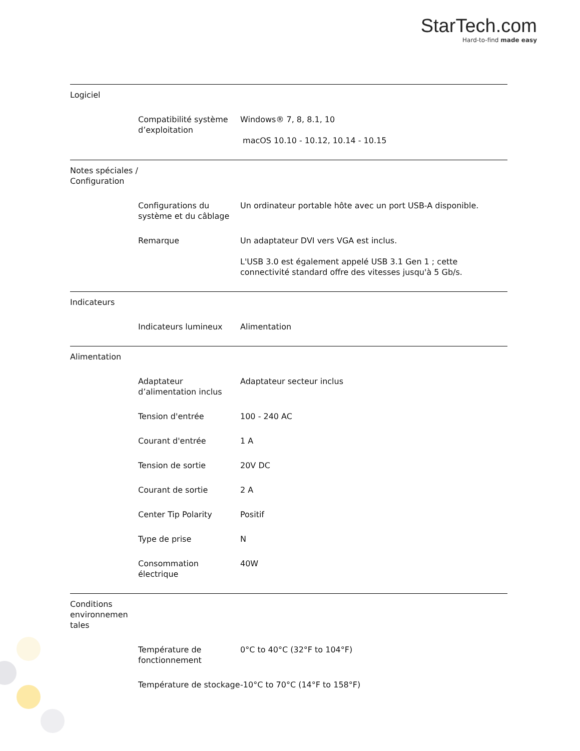StarTech.com
Hard-to-find made easy
| Logiciel | | |
| | Compatibilité système d’exploitation | Windows® 7, 8, 8.1, 10 macOS 10.10 - 10.12, 10.14 - 10.15 |
| Notes spéciales / Configuration | | |
| | Configurations du système et du câblage | Un ordinateur portable hôte avec un port USB-A disponible. |
| | Remarque | Un adaptateur DVI vers VGA est inclus. L'USB 3.0 est également appelé USB 3.1 Gen 1 ; cette connectivité standard offre des vitesses jusqu'à 5 Gb/s. |
| Indicateurs | | |
| | Indicateurs lumineux | Alimentation |
| Alimentation | | |
| | Adaptateur d’alimentation inclus | Adaptateur secteur inclus |
| | Tension d'entrée | 100 - 240 AC |
| | Courant d'entrée | 1 A |
| | Tension de sortie | 20V DC |
| | Courant de sortie | 2 A |
| | Center Tip Polarity | Positif |
| | Type de prise | N |
| | Consommation électrique | 40W |
| Conditions environnemen tales | | |
| | Température de fonctionnement | 0°C to 40°C (32°F to 104°F) |
| | Température de stockage | -10°C to 70°C (14°F to 158°F) |